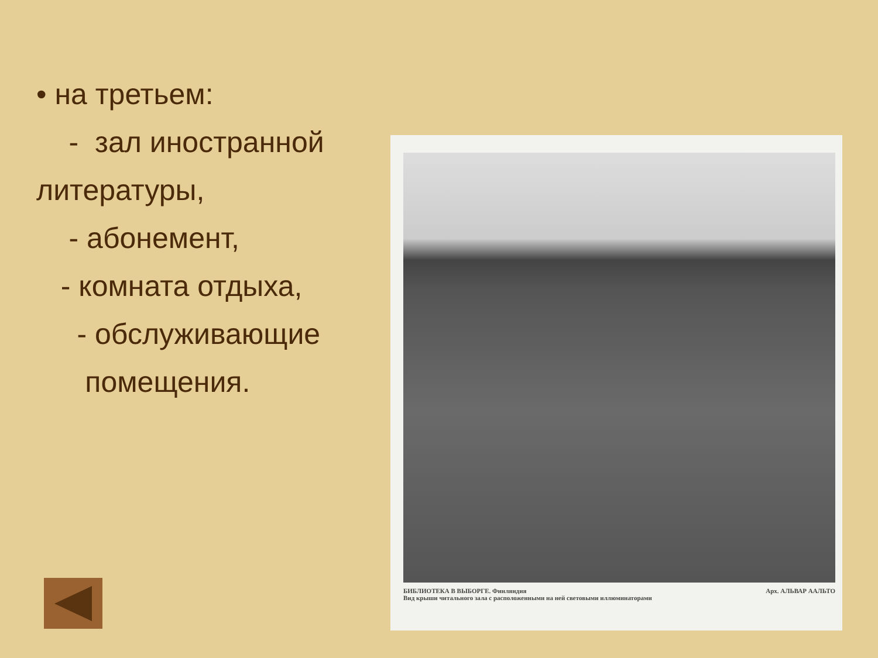• на третьем:
- зал иностранной
литературы,
- абонемент,
- комната отдыха,
- обслуживающие
помещения.
БИБЛИОТЕКА В ВЫБОРГЕ. Финляндия Арх. АЛЬВАР ААЛЬТО
Вид крыши читального зала с расположенными на ней световыми иллюминаторами